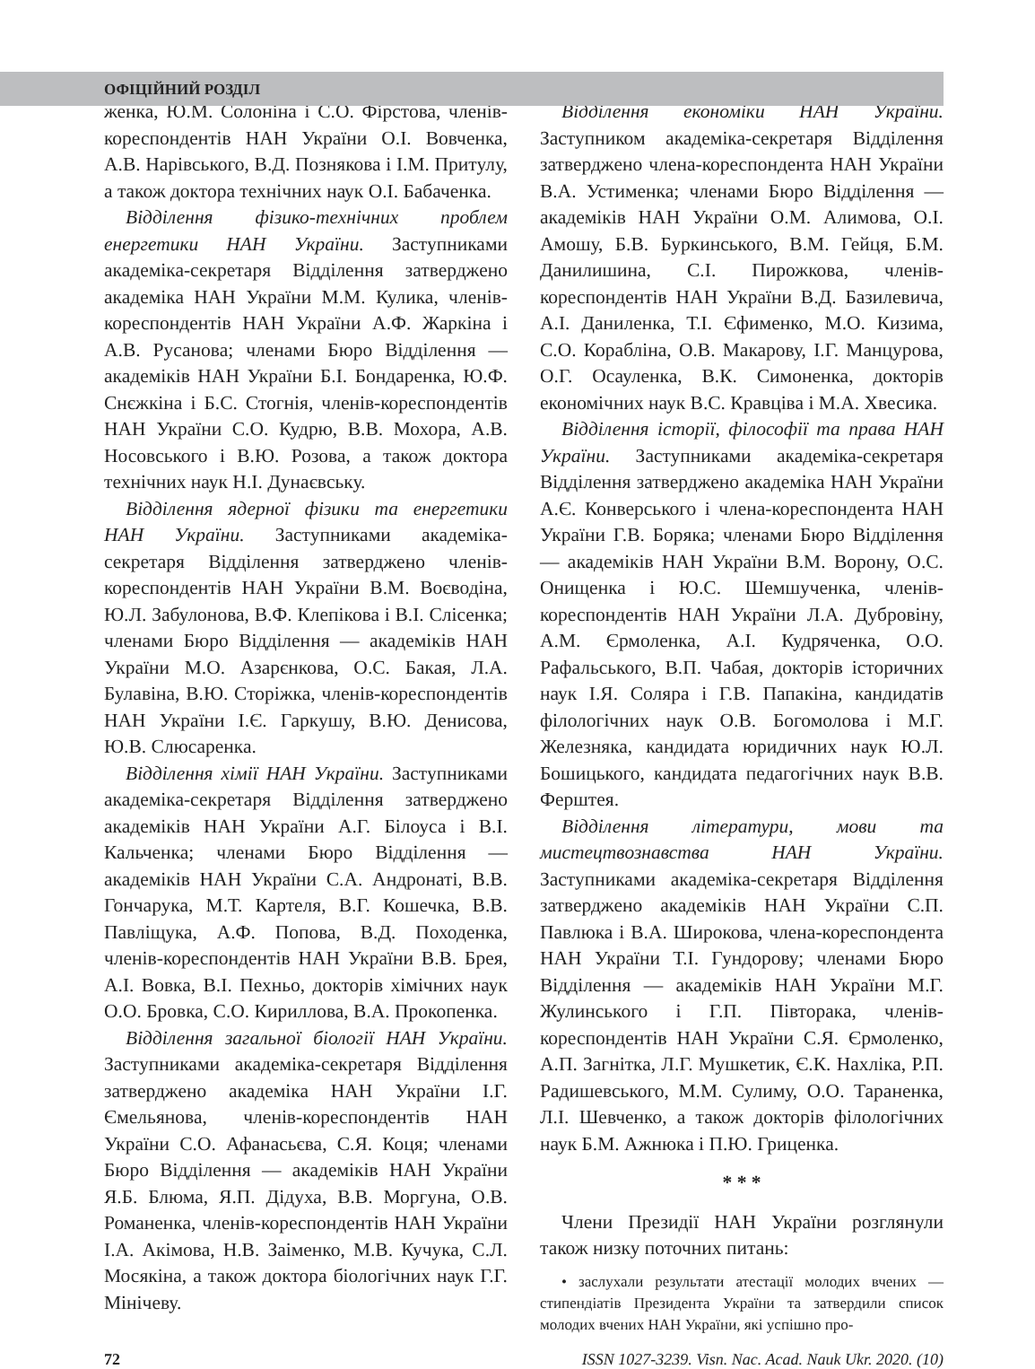ОФІЦІЙНИЙ РОЗДІЛ
женка, Ю.М. Солоніна і С.О. Фірстова, членів-кореспондентів НАН України О.І. Вовченка, А.В. Нарівського, В.Д. Познякова і І.М. Притулу, а також доктора технічних наук О.І. Бабаченка.
Відділення фізико-технічних проблем енергетики НАН України. Заступниками академіка-секретаря Відділення затверджено академіка НАН України М.М. Кулика, членів-кореспондентів НАН України А.Ф. Жаркіна і А.В. Русанова; членами Бюро Відділення — академіків НАН України Б.І. Бондаренка, Ю.Ф. Снєжкіна і Б.С. Стогнія, членів-кореспондентів НАН України С.О. Кудрю, В.В. Мохора, А.В. Носовського і В.Ю. Розова, а також доктора технічних наук Н.І. Дунаєвську.
Відділення ядерної фізики та енергетики НАН України. Заступниками академіка-секретаря Відділення затверджено членів-кореспондентів НАН України В.М. Воєводіна, Ю.Л. Забулонова, В.Ф. Клепікова і В.І. Слісенка; членами Бюро Відділення — академіків НАН України М.О. Азарєнкова, О.С. Бакая, Л.А. Булавіна, В.Ю. Сторіжка, членів-кореспондентів НАН України І.Є. Гаркушу, В.Ю. Денисова, Ю.В. Слюсаренка.
Відділення хімії НАН України. Заступниками академіка-секретаря Відділення затверджено академіків НАН України А.Г. Білоуса і В.І. Кальченка; членами Бюро Відділення — академіків НАН України С.А. Андронаті, В.В. Гончарука, М.Т. Картеля, В.Г. Кошечка, В.В. Павліщука, А.Ф. Попова, В.Д. Походенка, членів-кореспондентів НАН України В.В. Брея, А.І. Вовка, В.І. Пехньо, докторів хімічних наук О.О. Бровка, С.О. Кириллова, В.А. Прокопенка.
Відділення загальної біології НАН України. Заступниками академіка-секретаря Відділення затверджено академіка НАН України І.Г. Ємельянова, членів-кореспондентів НАН України С.О. Афанасьєва, С.Я. Коця; членами Бюро Відділення — академіків НАН України Я.Б. Блюма, Я.П. Дідуха, В.В. Моргуна, О.В. Романенка, членів-кореспондентів НАН України І.А. Акімова, Н.В. Заіменко, М.В. Кучука, С.Л. Мосякіна, а також доктора біологічних наук Г.Г. Мінічеву.
Відділення економіки НАН України. Заступником академіка-секретаря Відділення затверджено члена-кореспондента НАН України В.А. Устименка; членами Бюро Відділення — академіків НАН України О.М. Алимова, О.І. Амошу, Б.В. Буркинського, В.М. Гейця, Б.М. Данилишина, С.І. Пирожкова, членів-кореспондентів НАН України В.Д. Базилевича, А.І. Даниленка, Т.І. Єфименко, М.О. Кизима, С.О. Корабліна, О.В. Макарову, І.Г. Манцурова, О.Г. Осауленка, В.К. Симоненка, докторів економічних наук В.С. Кравціва і М.А. Хвесика.
Відділення історії, філософії та права НАН України. Заступниками академіка-секретаря Відділення затверджено академіка НАН України А.Є. Конверського і члена-кореспондента НАН України Г.В. Боряка; членами Бюро Відділення — академіків НАН України В.М. Ворону, О.С. Онищенка і Ю.С. Шемшученка, членів-кореспондентів НАН України Л.А. Дубровіну, А.М. Єрмоленка, А.І. Кудряченка, О.О. Рафальського, В.П. Чабая, докторів історичних наук І.Я. Соляра і Г.В. Папакіна, кандидатів філологічних наук О.В. Богомолова і М.Г. Железняка, кандидата юридичних наук Ю.Л. Бошицького, кандидата педагогічних наук В.В. Ферштея.
Відділення літератури, мови та мистецтвознавства НАН України. Заступниками академіка-секретаря Відділення затверджено академіків НАН України С.П. Павлюка і В.А. Широкова, члена-кореспондента НАН України Т.І. Гундорову; членами Бюро Відділення — академіків НАН України М.Г. Жулинського і Г.П. Півторака, членів-кореспондентів НАН України С.Я. Єрмоленко, А.П. Загнітка, Л.Г. Мушкетик, Є.К. Нахліка, Р.П. Радишевського, М.М. Сулиму, О.О. Тараненка, Л.І. Шевченко, а також докторів філологічних наук Б.М. Ажнюка і П.Ю. Гриценка.
* * *
Члени Президії НАН України розглянули також низку поточних питань:
• заслухали результати атестації молодих вчених — стипендіатів Президента України та затвердили список молодих вчених НАН України, які успішно про-
72 ISSN 1027-3239. Visn. Nac. Acad. Nauk Ukr. 2020. (10)